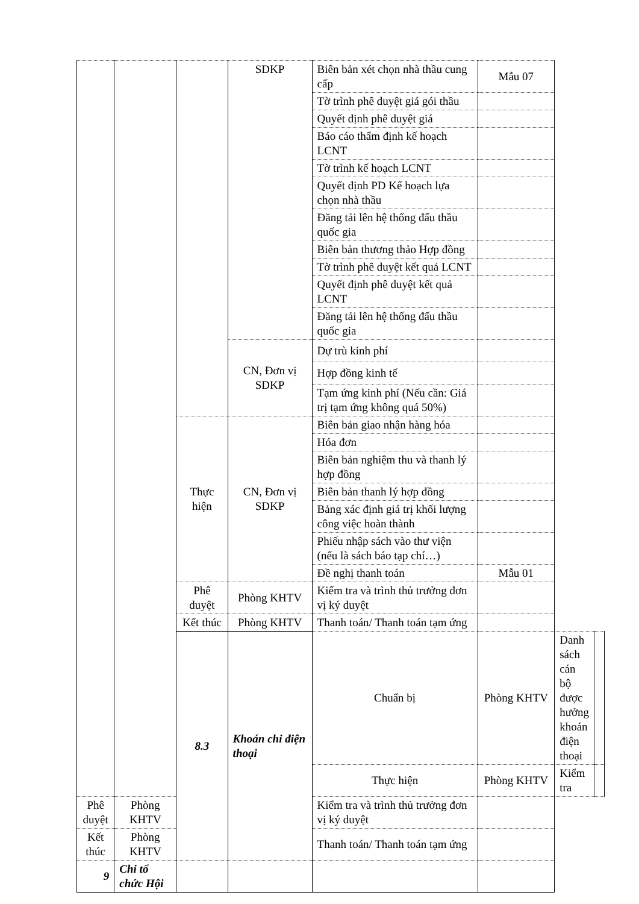| | | | SDKP | Biên bản xét chọn nhà thầu cung cấp | Mẫu 07 | | |
| | | | | Tờ trình phê duyệt giá gói thầu | | | |
| | | | | Quyết định phê duyệt giá | | | |
| | | | | Báo cáo thẩm định kế hoạch LCNT | | | |
| | | | | Tờ trình kế hoạch LCNT | | | |
| | | | | Quyết định PD Kế hoạch lựa chọn nhà thầu | | | |
| | | | | Đăng tải lên hệ thống đấu thầu quốc gia | | | |
| | | | | Biên bản thương thảo Hợp đồng | | | |
| | | | | Tờ trình phê duyệt kết quả LCNT | | | |
| | | | | Quyết định phê duyệt kết quả LCNT | | | |
| | | | | Đăng tải lên hệ thống đấu thầu quốc gia | | | |
| | | | CN, Đơn vị SDKP | Dự trù kinh phí | | | |
| | | | | Hợp đồng kinh tế | | | |
| | | | | Tạm ứng kinh phí (Nếu cần: Giá trị tạm ứng không quá 50%) | | | |
| | | Thực hiện | CN, Đơn vị SDKP | Biên bản giao nhận hàng hóa | | | |
| | | | | Hóa đơn | | | |
| | | | | Biên bản nghiệm thu và thanh lý hợp đồng | | | |
| | | | | Biên bản thanh lý hợp đồng | | | |
| | | | | Bảng xác định giá trị khối lượng công việc hoàn thành | | | |
| | | | | Phiếu nhập sách vào thư viện (nếu là sách báo tạp chí…) | | | |
| | | | | Đề nghị thanh toán | Mẫu 01 | | |
| | | Phê duyệt | Phòng KHTV | Kiểm tra và trình thủ trưởng đơn vị ký duyệt | | | |
| | | Kết thúc | Phòng KHTV | Thanh toán/ Thanh toán tạm ứng | | | |
| | | 8.3 | Khoán chi điện thoại | Chuẩn bị | Phòng KHTV | Danh sách cán bộ được hưởng khoán điện thoại | |
| | | | | Thực hiện | Phòng KHTV | Kiểm tra | |
| Phê duyệt | Phòng KHTV | | | Kiểm tra và trình thủ trưởng đơn vị ký duyệt | | | |
| Kết thúc | Phòng KHTV | | | Thanh toán/ Thanh toán tạm ứng | | | |
| 9 | Chi tổ chức Hội | | | | | | |